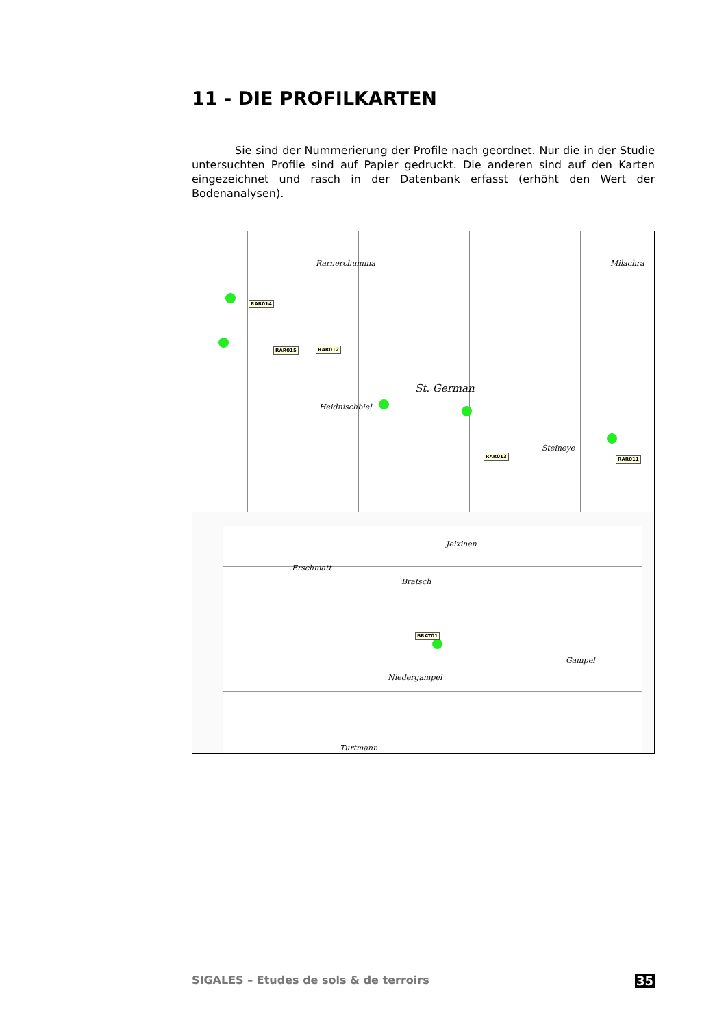11 - DIE PROFILKARTEN
Sie sind der Nummerierung der Profile nach geordnet. Nur die in der Studie untersuchten Profile sind auf Papier gedruckt. Die anderen sind auf den Karten eingezeichnet und rasch in der Datenbank erfasst (erhöht den Wert der Bodenanalysen).
Rarnerchumma
St. German
Heidnischbiel
Steineye
Milachra
RAR014
RAR015 RAR012
RAR013 RAR011
Erschmatt
Bratsch
Jeixinen
Gampel
Niedergampel
Turtmann
BRAT01
SIGALES – Etudes de sols & de terroirs 35